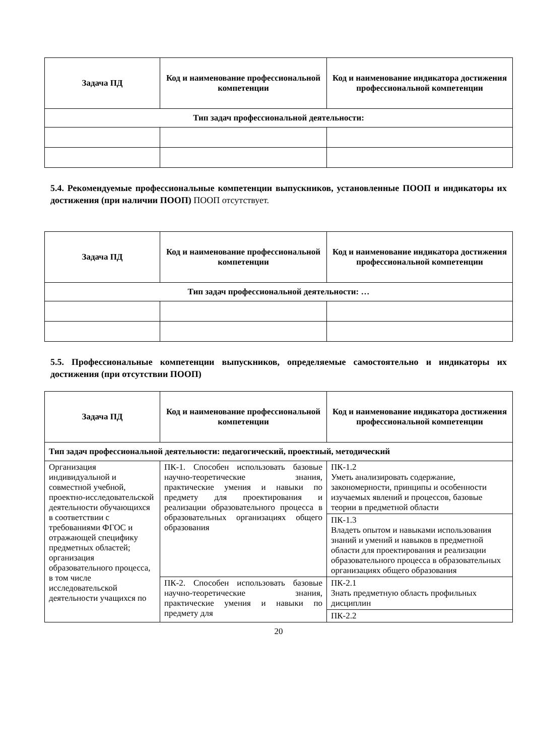| Задача ПД | Код и наименование профессиональной компетенции | Код и наименование индикатора достижения профессиональной компетенции |
| --- | --- | --- |
| Тип задач профессиональной деятельности: | | |
5.4. Рекомендуемые профессиональные компетенции выпускников, установленные ПООП и индикаторы их достижения (при наличии ПООП) ПООП отсутствует.
| Задача ПД | Код и наименование профессиональной компетенции | Код и наименование индикатора достижения профессиональной компетенции |
| --- | --- | --- |
| Тип задач профессиональной деятельности: … | | |
5.5. Профессиональные компетенции выпускников, определяемые самостоятельно и индикаторы их достижения (при отсутствии ПООП)
| Задача ПД | Код и наименование профессиональной компетенции | Код и наименование индикатора достижения профессиональной компетенции |
| --- | --- | --- |
| Тип задач профессиональной деятельности: педагогический, проектный, методический | | |
| Организация индивидуальной и совместной учебной, проектно-исследовательской деятельности обучающихся в соответствии с требованиями ФГОС и отражающей специфику предметных областей; организация образовательного процесса, в том числе исследовательской деятельности учащихся по | ПК-1. Способен использовать базовые научно-теоретические знания, практические умения и навыки по предмету для проектирования и реализации образовательного процесса в образовательных организациях общего образования | ПК-1.2 Уметь анализировать содержание, закономерности, принципы и особенности изучаемых явлений и процессов, базовые теории в предметной области |
| | | ПК-1.3 Владеть опытом и навыками использования знаний и умений и навыков в предметной области для проектирования и реализации образовательного процесса в образовательных организациях общего образования |
| | ПК-2. Способен использовать базовые научно-теоретические знания, практические умения и навыки по предмету для | ПК-2.1 Знать предметную область профильных дисциплин |
| | | ПК-2.2 |
20